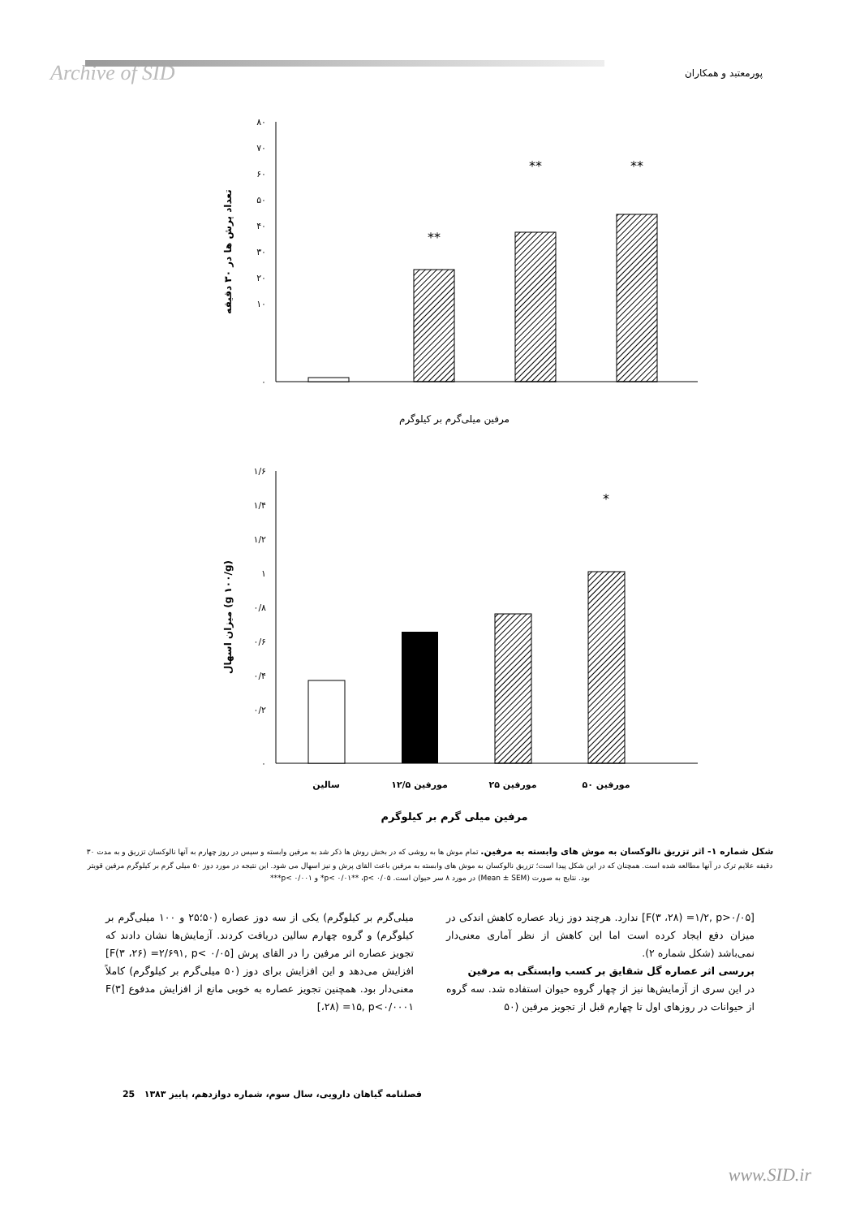Archive of SID پورمعتبد و همکاران
۸۰
۷۰
۶۰
۵۰
۴۰
۳۰
۲۰
۱۰
۰
تعداد پرش ها در ۳۰ دقیقه
**
**
**
مرفین میلی‌گرم بر کیلوگرم
۱/۶
۱/۴
۱/۲
۱
۰/۸
۰/۶
۰/۴
۰/۲
۰
میزان اسهال (g ۱۰۰/g)
*
سالین
مورفین ۱۲/۵
مورفین ۲۵
مورفین ۵۰
مرفین میلی گرم بر کیلوگرم
شکل شماره ۱- اثر تزریق نالوکسان به موش های وابسته به مرفین. تمام موش ها به روشی که در بخش روش ها ذکر شد به مرفین وابسته و سپس در روز چهارم به آنها نالوکسان تزریق و به مدت ۳۰ دقیقه علایم ترک در آنها مطالعه شده است. همچنان که در این شکل پیدا است؛ تزریق نالوکسان به موش های وابسته به مرفین باعث القای پرش و نیز اسهال می شود. این نتیجه در مورد دوز ۵۰ میلی گرم بر کیلوگرم مرفین قویتر بود. نتایج به صورت (Mean ± SEM) در مورد ۸ سر حیوان است. p< ۰/۰۱** ،p< ۰/۰۵* و p< ۰/۰۰۱***
[F(۳ ،۲۸) =۱/۲, p>۰/۰۵] ندارد. هرچند دوز زیاد عصاره کاهش اندکی در میزان دفع ایجاد کرده است اما این کاهش از نظر آماری معنی‌دار نمی‌باشد (شکل شماره ۲).
بررسی اثر عصاره گل شقایق بر کسب وابستگی به مرفین
در این سری از آزمایش‌ها نیز از چهار گروه حیوان استفاده شد. سه گروه از حیوانات در روزهای اول تا چهارم قبل از تجویز مرفین (۵۰
میلی‌گرم بر کیلوگرم) یکی از سه دوز عصاره (۵۰؛۲۵ و ۱۰۰ میلی‌گرم بر کیلوگرم) و گروه چهارم سالین دریافت کردند. آزمایش‌ها نشان دادند که تجویز عصاره اثر مرفین را در القای پرش [F(۳ ،۲۶) =۲/۶۹۱, p< ۰/۰۵] افزایش می‌دهد و این افزایش برای دوز (۵۰ میلی‌گرم بر کیلوگرم) کاملاً معنی‌دار بود. همچنین تجویز عصاره به خوبی مانع از افزایش مدفوع [F(۳ ،۲۸) =۱۵, p<۰/۰۰۰۱]
فصلنامه گیاهان دارویی، سال سوم، شماره دوازدهم، پاییز ۱۳۸۳ 25
www.SID.ir